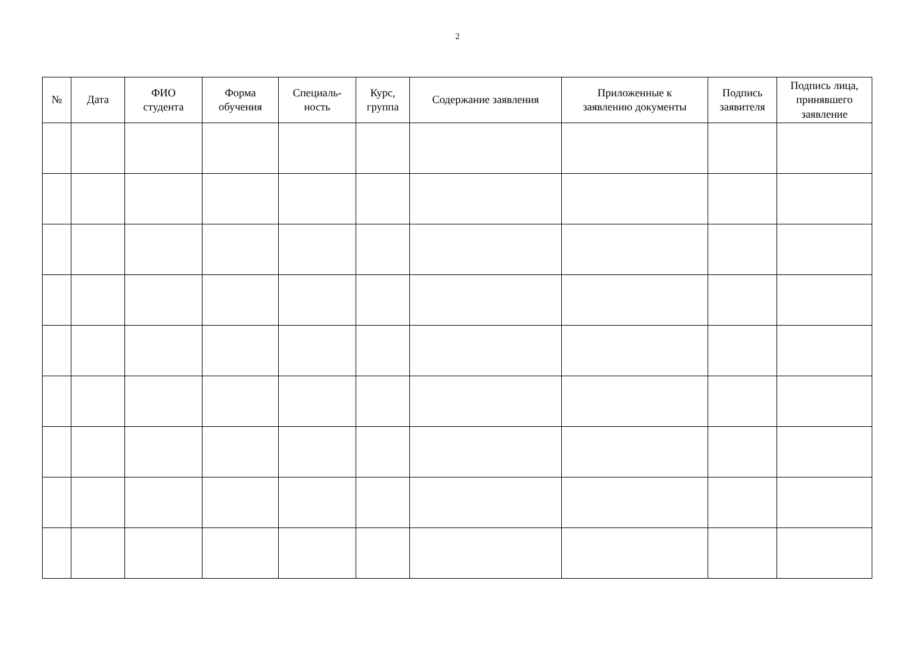2
| № | Дата | ФИО студента | Форма обучения | Специаль- ность | Курс, группа | Содержание заявления | Приложенные к заявлению документы | Подпись заявителя | Подпись лица, принявшего заявление |
| --- | --- | --- | --- | --- | --- | --- | --- | --- | --- |